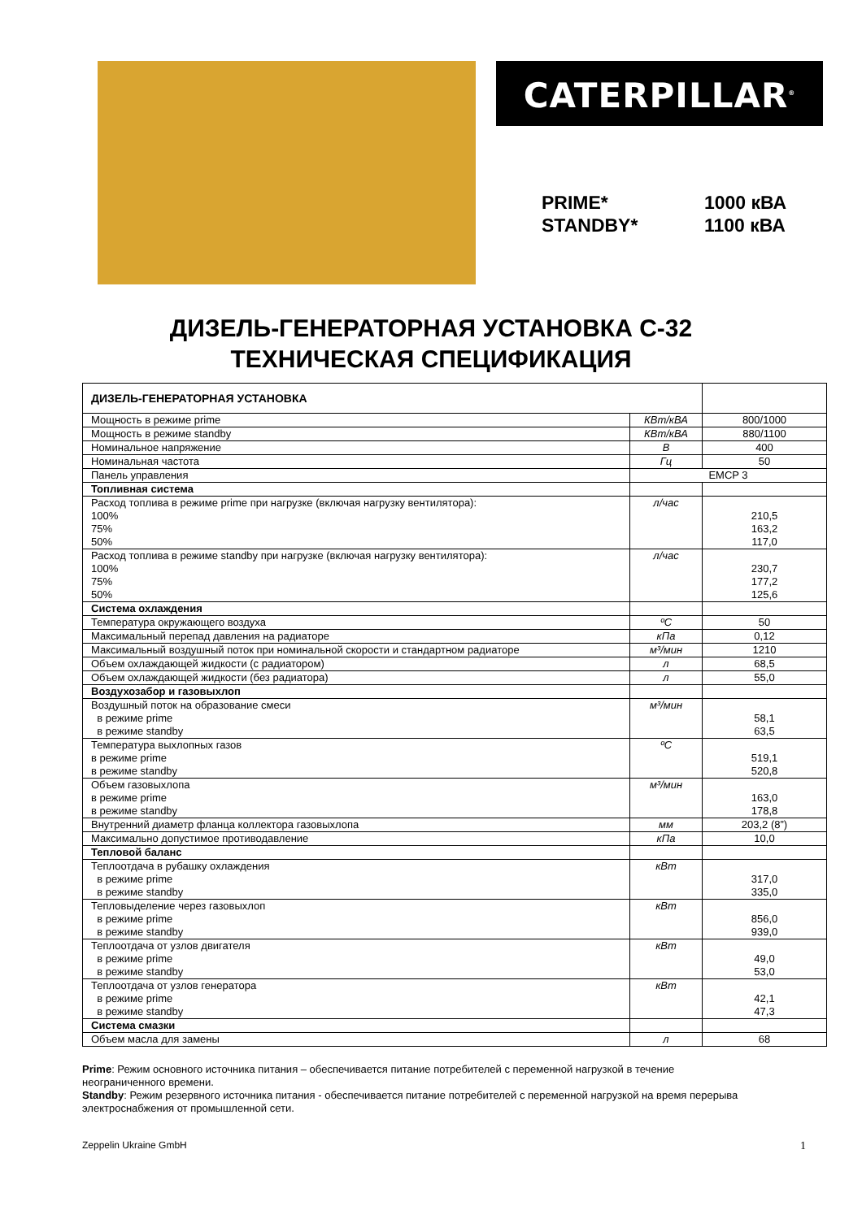CATERPILLAR<sup>®</sup>
PRIME* 1000 кВА
STANDBY* 1100 кВА
ДИЗЕЛЬ-ГЕНЕРАТОРНАЯ УСТАНОВКА С-32
ТЕХНИЧЕСКАЯ СПЕЦИФИКАЦИЯ
| ДИЗЕЛЬ-ГЕНЕРАТОРНАЯ УСТАНОВКА | | |
| Мощность в режиме prime | КВт/кВА | 800/1000 |
| Мощность в режиме standby | КВт/кВА | 880/1100 |
| Номинальное напряжение | В | 400 |
| Номинальная частота | Гц | 50 |
| Панель управления | EMCP 3 | |
| Топливная система | | |
| Расход топлива в режиме prime при нагрузке (включая нагрузку вентилятора): 100% 75% 50% | л/час | 210,5 163,2 117,0 |
| Расход топлива в режиме standby при нагрузке (включая нагрузку вентилятора): 100% 75% 50% | л/час | 230,7 177,2 125,6 |
| Система охлаждения | | |
| Температура окружающего воздуха | ºС | 50 |
| Максимальный перепад давления на радиаторе | кПа | 0,12 |
| Максимальный воздушный поток при номинальной скорости и стандартном радиаторе | м³/мин | 1210 |
| Объем охлаждающей жидкости (с радиатором) | л | 68,5 |
| Объем охлаждающей жидкости (без радиатора) | л | 55,0 |
| Воздухозабор и газовыхлоп | | |
| Воздушный поток на образование смеси в режиме prime в режиме standby | м³/мин | 58,1 63,5 |
| Температура выхлопных газов в режиме prime в режиме standby | ºС | 519,1 520,8 |
| Объем газовыхлопа в режиме prime в режиме standby | м³/мин | 163,0 178,8 |
| Внутренний диаметр фланца коллектора газовыхлопа | мм | 203,2 (8”) |
| Максимально допустимое противодавление | кПа | 10,0 |
| Тепловой баланс | | |
| Теплоотдача в рубашку охлаждения в режиме prime в режиме standby | кВт | 317,0 335,0 |
| Тепловыделение через газовыхлоп в режиме prime в режиме standby | кВт | 856,0 939,0 |
| Теплоотдача от узлов двигателя в режиме prime в режиме standby | кВт | 49,0 53,0 |
| Теплоотдача от узлов генератора в режиме prime в режиме standby | кВт | 42,1 47,3 |
| Система смазки | | |
| Объем масла для замены | л | 68 |
Prime: Режим основного источника питания – обеспечивается питание потребителей с переменной нагрузкой в течение неограниченного времени.
Standby: Режим резервного источника питания - обеспечивается питание потребителей с переменной нагрузкой на время перерыва электроснабжения от промышленной сети.
Zeppelin Ukraine GmbH 1